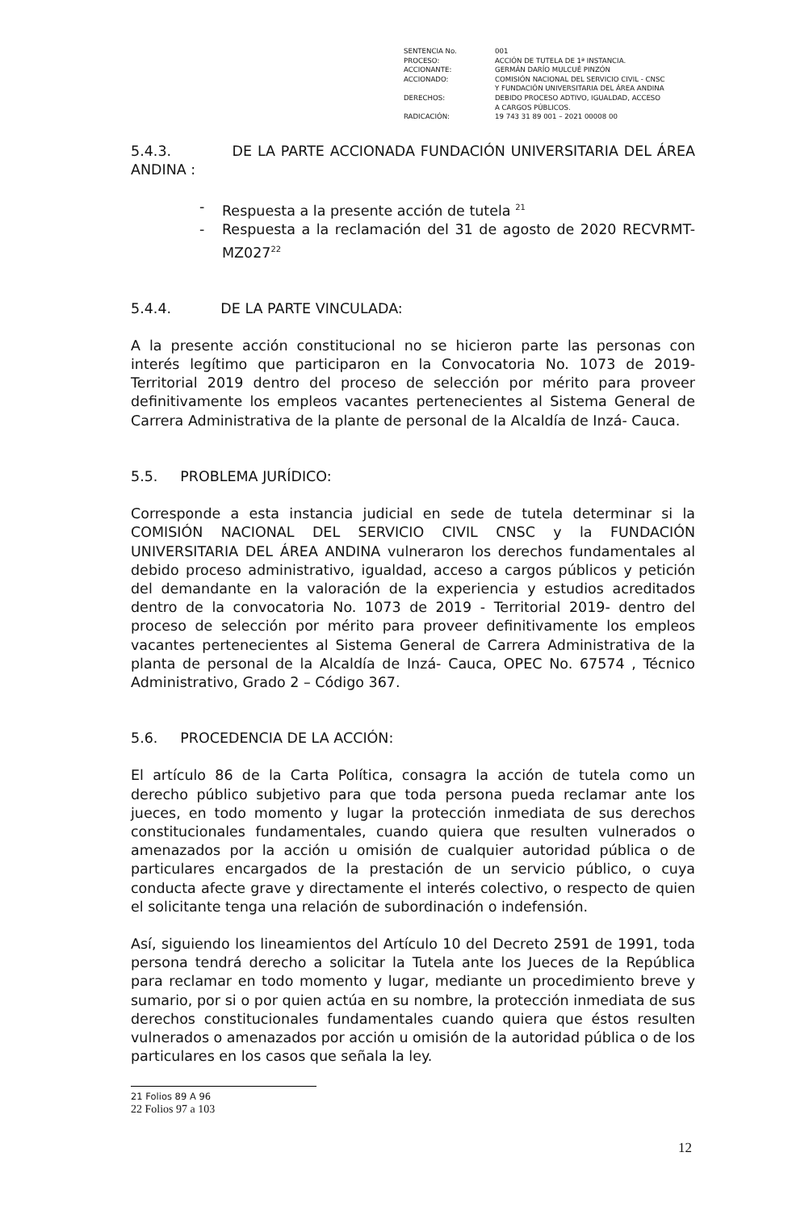| SENTENCIA No. | 001 |
| PROCESO: | ACCIÓN DE TUTELA DE 1ª INSTANCIA. |
| ACCIONANTE: | GERMÁN DARÍO MULCUÉ PINZÓN |
| ACCIONADO: | COMISIÓN NACIONAL DEL SERVICIO CIVIL - CNSC Y FUNDACIÓN UNIVERSITARIA DEL ÁREA ANDINA |
| DERECHOS: | DEBIDO PROCESO ADTIVO, IGUALDAD, ACCESO A CARGOS PÚBLICOS. |
| RADICACIÓN: | 19 743 31 89 001 – 2021 00008 00 |
5.4.3. DE LA PARTE ACCIONADA FUNDACIÓN UNIVERSITARIA DEL ÁREA ANDINA :
- Respuesta a la presente acción de tutela <sup>21</sup>
- Respuesta a la reclamación del 31 de agosto de 2020 RECVRMT-MZ027<sup>22</sup>
5.4.4. DE LA PARTE VINCULADA:
A la presente acción constitucional no se hicieron parte las personas con interés legítimo que participaron en la Convocatoria No. 1073 de 2019-Territorial 2019 dentro del proceso de selección por mérito para proveer definitivamente los empleos vacantes pertenecientes al Sistema General de Carrera Administrativa de la plante de personal de la Alcaldía de Inzá- Cauca.
5.5. PROBLEMA JURÍDICO:
Corresponde a esta instancia judicial en sede de tutela determinar si la COMISIÓN NACIONAL DEL SERVICIO CIVIL CNSC y la FUNDACIÓN UNIVERSITARIA DEL ÁREA ANDINA vulneraron los derechos fundamentales al debido proceso administrativo, igualdad, acceso a cargos públicos y petición del demandante en la valoración de la experiencia y estudios acreditados dentro de la convocatoria No. 1073 de 2019 - Territorial 2019- dentro del proceso de selección por mérito para proveer definitivamente los empleos vacantes pertenecientes al Sistema General de Carrera Administrativa de la planta de personal de la Alcaldía de Inzá- Cauca, OPEC No. 67574 , Técnico Administrativo, Grado 2 – Código 367.
5.6. PROCEDENCIA DE LA ACCIÓN:
El artículo 86 de la Carta Política, consagra la acción de tutela como un derecho público subjetivo para que toda persona pueda reclamar ante los jueces, en todo momento y lugar la protección inmediata de sus derechos constitucionales fundamentales, cuando quiera que resulten vulnerados o amenazados por la acción u omisión de cualquier autoridad pública o de particulares encargados de la prestación de un servicio público, o cuya conducta afecte grave y directamente el interés colectivo, o respecto de quien el solicitante tenga una relación de subordinación o indefensión.
Así, siguiendo los lineamientos del Artículo 10 del Decreto 2591 de 1991, toda persona tendrá derecho a solicitar la Tutela ante los Jueces de la República para reclamar en todo momento y lugar, mediante un procedimiento breve y sumario, por si o por quien actúa en su nombre, la protección inmediata de sus derechos constitucionales fundamentales cuando quiera que éstos resulten vulnerados o amenazados por acción u omisión de la autoridad pública o de los particulares en los casos que señala la ley.
21 Folios 89 A 96
22 Folios 97 a 103
12